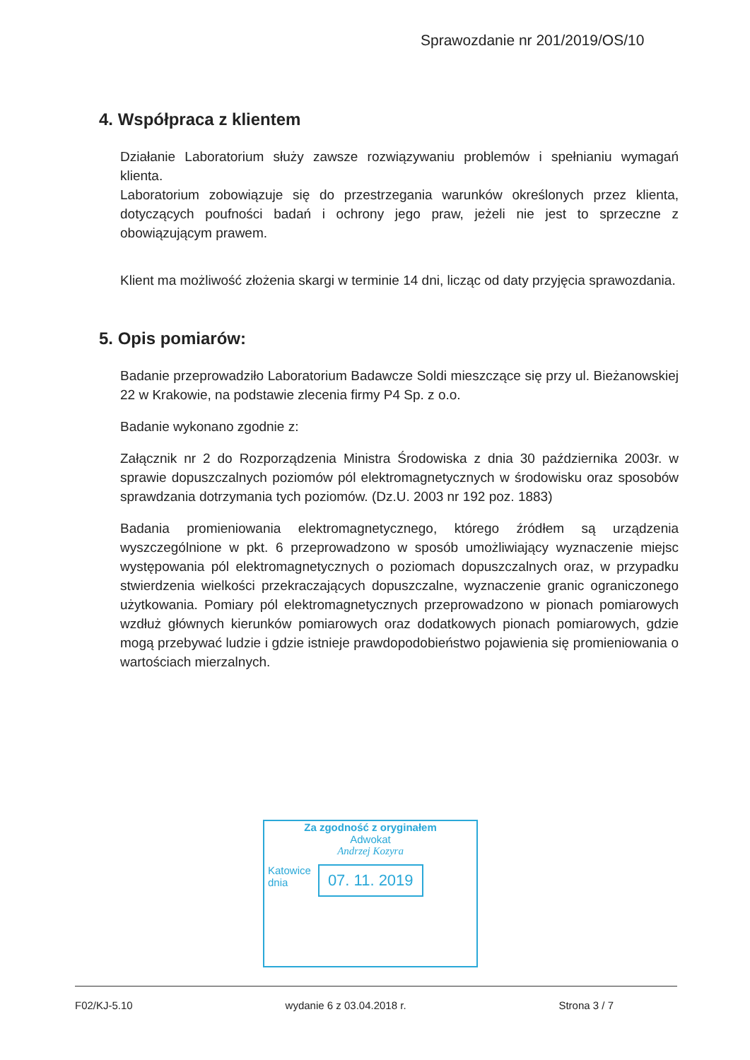Sprawozdanie nr 201/2019/OS/10
4. Współpraca z klientem
Działanie Laboratorium służy zawsze rozwiązywaniu problemów i spełnianiu wymagań klienta.
Laboratorium zobowiązuje się do przestrzegania warunków określonych przez klienta, dotyczących poufności badań i ochrony jego praw, jeżeli nie jest to sprzeczne z obowiązującym prawem.
Klient ma możliwość złożenia skargi w terminie 14 dni, licząc od daty przyjęcia sprawozdania.
5. Opis pomiarów:
Badanie przeprowadziło Laboratorium Badawcze Soldi mieszczące się przy ul. Bieżanowskiej 22 w Krakowie, na podstawie zlecenia firmy P4 Sp. z o.o.
Badanie wykonano zgodnie z:
Załącznik nr 2 do Rozporządzenia Ministra Środowiska z dnia 30 października 2003r. w sprawie dopuszczalnych poziomów pól elektromagnetycznych w środowisku oraz sposobów sprawdzania dotrzymania tych poziomów. (Dz.U. 2003 nr 192 poz. 1883)
Badania promieniowania elektromagnetycznego, którego źródłem są urządzenia wyszczególnione w pkt. 6 przeprowadzono w sposób umożliwiający wyznaczenie miejsc występowania pól elektromagnetycznych o poziomach dopuszczalnych oraz, w przypadku stwierdzenia wielkości przekraczających dopuszczalne, wyznaczenie granic ograniczonego użytkowania. Pomiary pól elektromagnetycznych przeprowadzono w pionach pomiarowych wzdłuż głównych kierunków pomiarowych oraz dodatkowych pionach pomiarowych, gdzie mogą przebywać ludzie i gdzie istnieje prawdopodobieństwo pojawienia się promieniowania o wartościach mierzalnych.
Za zgodność z oryginałem
Adwokat
Andrzej Kozyra
Katowice
dnia 07. 11. 2019
F02/KJ-5.10 wydanie 6 z 03.04.2018 r. Strona 3 / 7